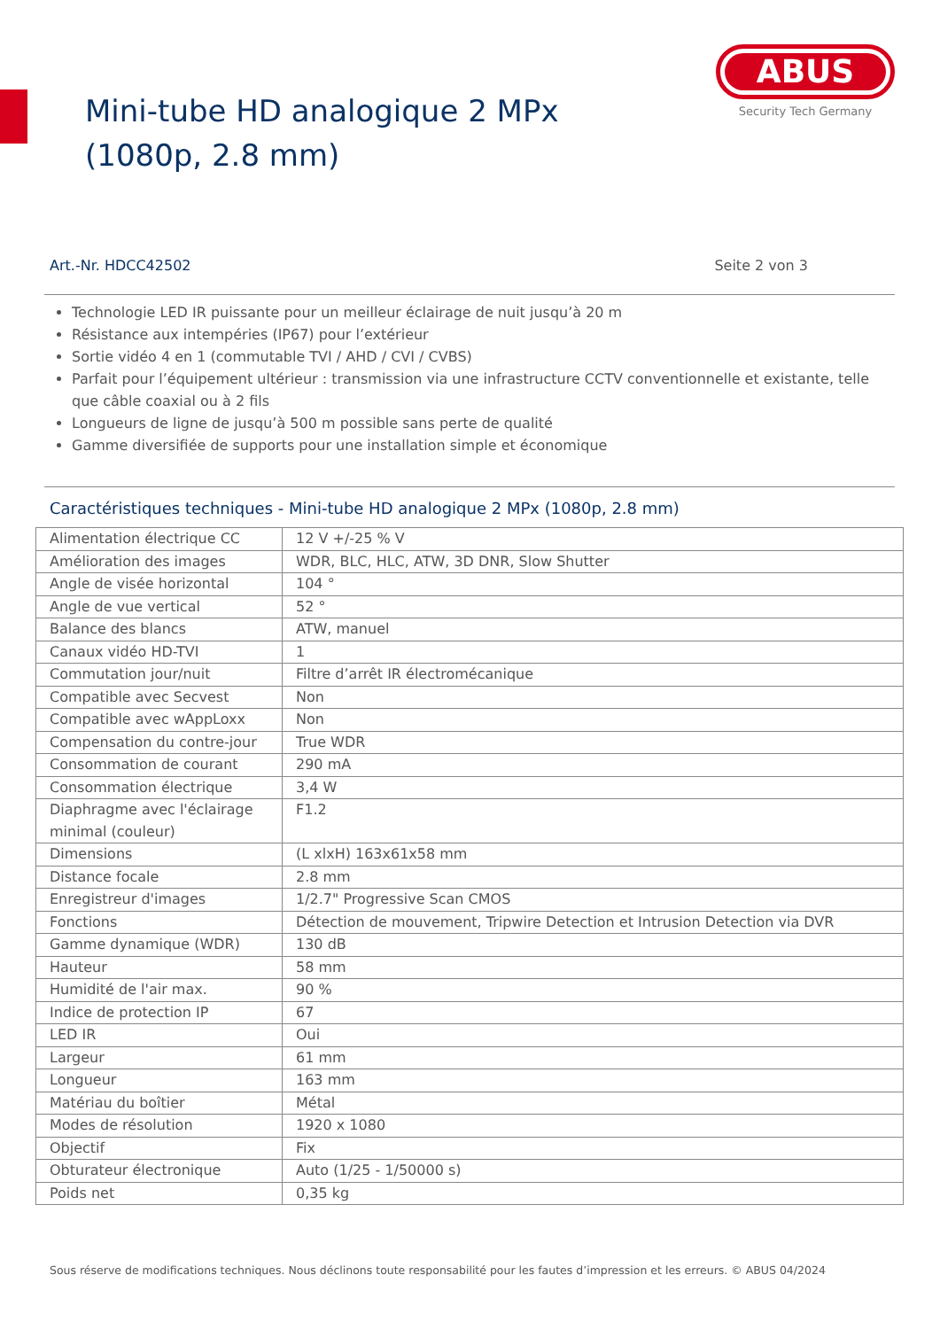Mini-tube HD analogique 2 MPx (1080p, 2.8 mm)
ABUS
Security Tech Germany
Art.-Nr. HDCC42502 Seite 2 von 3
Technologie LED IR puissante pour un meilleur éclairage de nuit jusqu’à 20 m
Résistance aux intempéries (IP67) pour l’extérieur
Sortie vidéo 4 en 1 (commutable TVI / AHD / CVI / CVBS)
Parfait pour l’équipement ultérieur : transmission via une infrastructure CCTV conventionnelle et existante, telle que câble coaxial ou à 2 fils
Longueurs de ligne de jusqu’à 500 m possible sans perte de qualité
Gamme diversifiée de supports pour une installation simple et économique
Caractéristiques techniques - Mini-tube HD analogique 2 MPx (1080p, 2.8 mm)
| Alimentation électrique CC | 12 V +/-25 % V |
| Amélioration des images | WDR, BLC, HLC, ATW, 3D DNR, Slow Shutter |
| Angle de visée horizontal | 104 ° |
| Angle de vue vertical | 52 ° |
| Balance des blancs | ATW, manuel |
| Canaux vidéo HD-TVI | 1 |
| Commutation jour/nuit | Filtre d’arrêt IR électromécanique |
| Compatible avec Secvest | Non |
| Compatible avec wAppLoxx | Non |
| Compensation du contre-jour | True WDR |
| Consommation de courant | 290 mA |
| Consommation électrique | 3,4 W |
| Diaphragme avec l'éclairage minimal (couleur) | F1.2 |
| Dimensions | (L xlxH) 163x61x58 mm |
| Distance focale | 2.8 mm |
| Enregistreur d'images | 1/2.7" Progressive Scan CMOS |
| Fonctions | Détection de mouvement, Tripwire Detection et Intrusion Detection via DVR |
| Gamme dynamique (WDR) | 130 dB |
| Hauteur | 58 mm |
| Humidité de l'air max. | 90 % |
| Indice de protection IP | 67 |
| LED IR | Oui |
| Largeur | 61 mm |
| Longueur | 163 mm |
| Matériau du boîtier | Métal |
| Modes de résolution | 1920 x 1080 |
| Objectif | Fix |
| Obturateur électronique | Auto (1/25 - 1/50000 s) |
| Poids net | 0,35 kg |
Sous réserve de modifications techniques. Nous déclinons toute responsabilité pour les fautes d’impression et les erreurs. © ABUS 04/2024